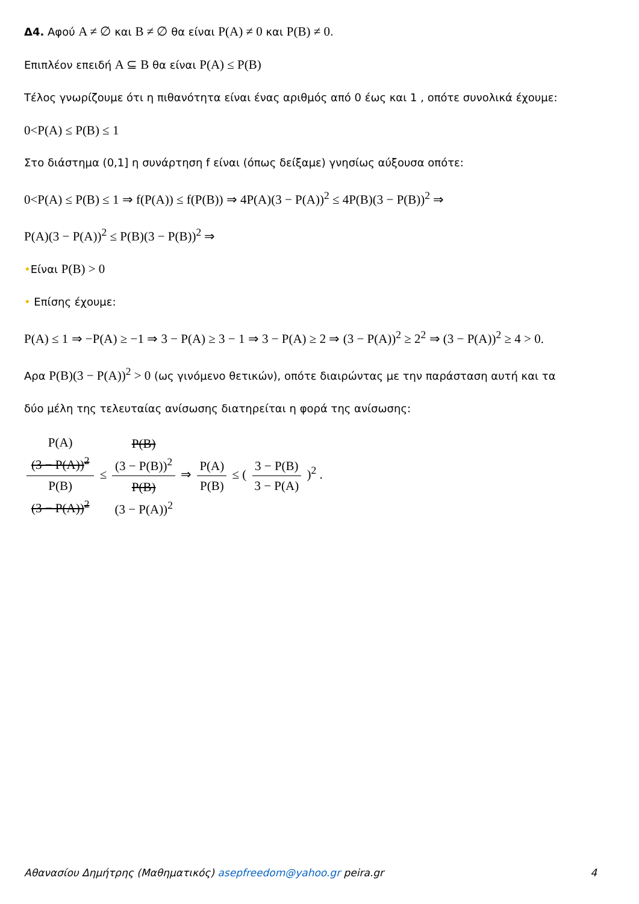Δ4. Αφού A ≠ ∅ και B ≠ ∅ θα είναι P(A) ≠ 0 και P(B) ≠ 0.
Επιπλέον επειδή A ⊆ B θα είναι P(A) ≤ P(B)
Τέλος γνωρίζουμε ότι η πιθανότητα είναι ένας αριθμός από 0 έως και 1 , οπότε συνολικά έχουμε:
0<P(A) ≤ P(B) ≤ 1
Στο διάστημα (0,1] η συνάρτηση f είναι (όπως δείξαμε) γνησίως αύξουσα οπότε:
0<P(A) ≤ P(B) ≤ 1 ⇒ f(P(A)) ≤ f(P(B)) ⇒ 4P(A)(3 − P(A))<sup>2</sup> ≤ 4P(B)(3 − P(B))<sup>2</sup> ⇒
P(A)(3 − P(A))<sup>2</sup> ≤ P(B)(3 − P(B))<sup>2</sup> ⇒
•Είναι P(B) > 0
• Επίσης έχουμε:
P(A) ≤ 1 ⇒ −P(A) ≥ −1 ⇒ 3 − P(A) ≥ 3 − 1 ⇒ 3 − P(A) ≥ 2 ⇒ (3 − P(A))<sup>2</sup> ≥ 2<sup>2</sup> ⇒ (3 − P(A))<sup>2</sup> ≥ 4 > 0.
Αρα P(B)(3 − P(A))<sup>2</sup> > 0 (ως γινόμενο θετικών), οπότε διαιρώντας με την παράσταση αυτή και τα
δύο μέλη της τελευταίας ανίσωσης διατηρείται η φορά της ανίσωσης:
P(A)
(3 − P(A))<sup>2</sup> P(B)
(3 − P(A))<sup>2</sup> ≤ P(B)
(3 − P(B))<sup>2</sup> P(B)
(3 − P(A))<sup>2</sup> ⇒ P(A) P(B) ≤ ( 3 − P(B) 3 − P(A) )<sup>2</sup> .
Αθανασίου Δημήτρης (Μαθηματικός) asepfreedom@yahoo.gr peira.gr 4